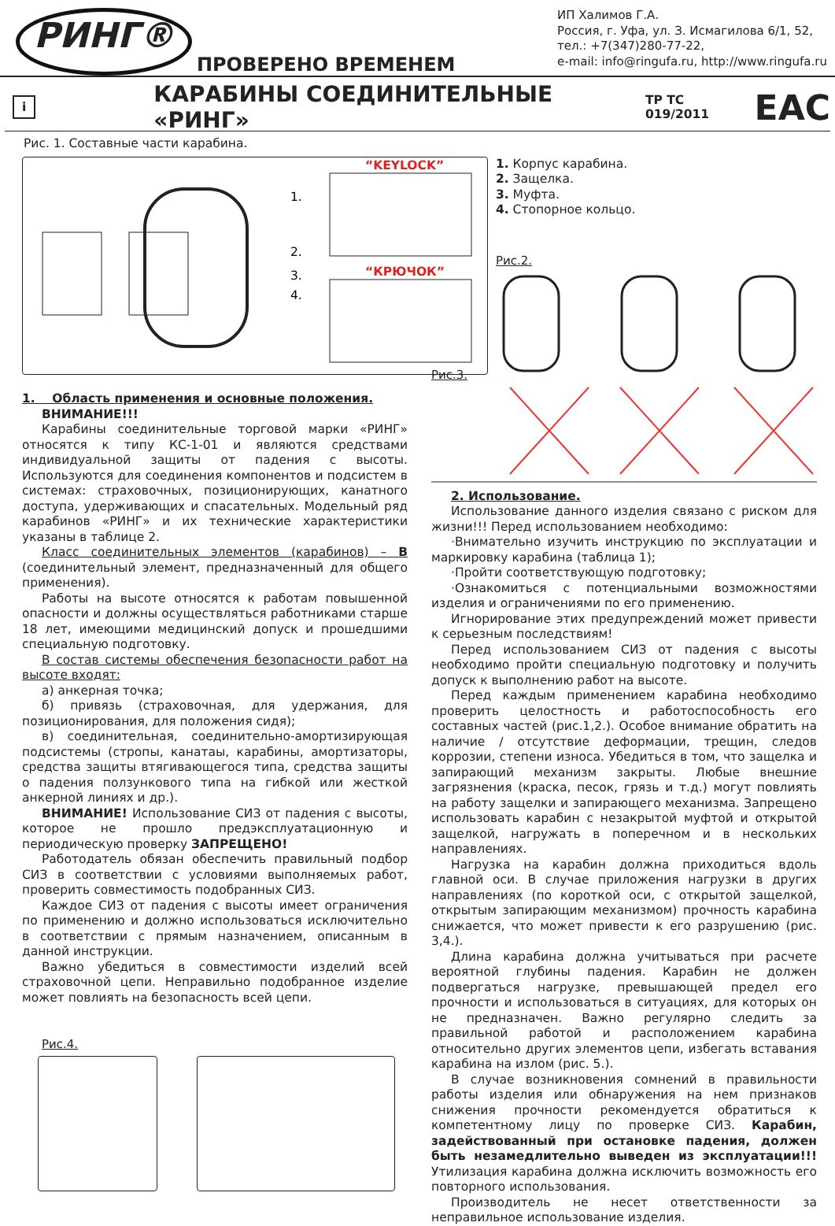РИНГ®
ПРОВЕРЕНО ВРЕМЕНЕМ
ИП Халимов Г.А.
Россия, г. Уфа, ул. З. Исмагилова 6/1, 52,
тел.: +7(347)280-77-22,
e-mail: info@ringufa.ru, http://www.ringufa.ru
i
КАРАБИНЫ СОЕДИНИТЕЛЬНЫЕ «РИНГ»
ТР ТС 019/2011 EAC
Рис. 1. Составные части карабина.
1.
2.
3.
4.
“KEYLOCK”
“КРЮЧОК”
1. Корпус карабина.
2. Защелка.
3. Муфта.
4. Стопорное кольцо.
Рис.2.
1. Область применения и основные положения.
ВНИМАНИЕ!!!
Карабины соединительные торговой марки «РИНГ» относятся к типу КС-1-01 и являются средствами индивидуальной защиты от падения с высоты. Используются для соединения компонентов и подсистем в системах: страховочных, позиционирующих, канатного доступа, удерживающих и спасательных. Модельный ряд карабинов «РИНГ» и их технические характеристики указаны в таблице 2.
Класс соединительных элементов (карабинов) – В (соединительный элемент, предназначенный для общего применения).
Работы на высоте относятся к работам повышенной опасности и должны осуществляться работниками старше 18 лет, имеющими медицинский допуск и прошедшими специальную подготовку.
В состав системы обеспечения безопасности работ на высоте входят:
а) анкерная точка;
б) привязь (страховочная, для удержания, для позиционирования, для положения сидя);
в) соединительная, соединительно-амортизирующая подсистемы (стропы, канатаы, карабины, амортизаторы, средства защиты втягивающегося типа, средства защиты о падения ползункового типа на гибкой или жесткой анкерной линиях и др.).
ВНИМАНИЕ! Использование СИЗ от падения с высоты, которое не прошло предэксплуатационную и периодическую проверку ЗАПРЕЩЕНО!
Работодатель обязан обеспечить правильный подбор СИЗ в соответствии с условиями выполняемых работ, проверить совместимость подобранных СИЗ.
Каждое СИЗ от падения с высоты имеет ограничения по применению и должно использоваться исключительно в соответствии с прямым назначением, описанным в данной инструкции.
Важно убедиться в совместимости изделий всей страховочной цепи. Неправильно подобранное изделие может повлиять на безопасность всей цепи.
Рис.4.
Рис.3.
2. Использование.
Использование данного изделия связано с риском для жизни!!! Перед использованием необходимо:
·Внимательно изучить инструкцию по эксплуатации и маркировку карабина (таблица 1);
·Пройти соответствующую подготовку;
·Ознакомиться с потенциальными возможностями изделия и ограничениями по его применению.
Игнорирование этих предупреждений может привести к серьезным последствиям!
Перед использованием СИЗ от падения с высоты необходимо пройти специальную подготовку и получить допуск к выполнению работ на высоте.
Перед каждым применением карабина необходимо проверить целостность и работоспособность его составных частей (рис.1,2.). Особое внимание обратить на наличие / отсутствие деформации, трещин, следов коррозии, степени износа. Убедиться в том, что защелка и запирающий механизм закрыты. Любые внешние загрязнения (краска, песок, грязь и т.д.) могут повлиять на работу защелки и запирающего механизма. Запрещено использовать карабин с незакрытой муфтой и открытой защелкой, нагружать в поперечном и в нескольких направлениях.
Нагрузка на карабин должна приходиться вдоль главной оси. В случае приложения нагрузки в других направлениях (по короткой оси, с открытой защелкой, открытым запирающим механизмом) прочность карабина снижается, что может привести к его разрушению (рис. 3,4.).
Длина карабина должна учитываться при расчете вероятной глубины падения. Карабин не должен подвергаться нагрузке, превышающей предел его прочности и использоваться в ситуациях, для которых он не предназначен. Важно регулярно следить за правильной работой и расположением карабина относительно других элементов цепи, избегать вставания карабина на излом (рис. 5.).
В случае возникновения сомнений в правильности работы изделия или обнаружения на нем признаков снижения прочности рекомендуется обратиться к компетентному лицу по проверке СИЗ. Карабин, задействованный при остановке падения, должен быть незамедлительно выведен из эксплуатации!!! Утилизация карабина должна исключить возможность его повторного использования.
Производитель не несет ответственности за неправильное использование изделия.